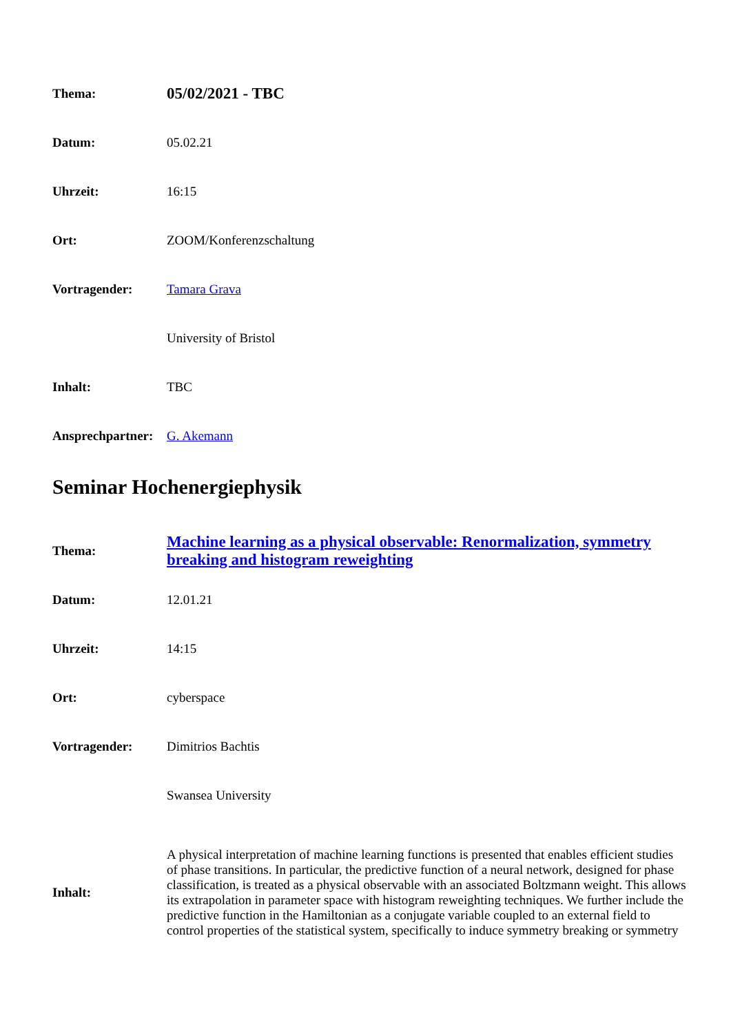| Thema: | 05/02/2021 - TBC |
| Datum: | 05.02.21 |
| Uhrzeit: | 16:15 |
| Ort: | ZOOM/Konferenzschaltung |
| Vortragender: | Tamara Grava |
| | University of Bristol |
| Inhalt: | TBC |
| Ansprechpartner: | G. Akemann |
Seminar Hochenergiephysik
| Thema: | Machine learning as a physical observable: Renormalization, symmetry breaking and histogram reweighting |
| Datum: | 12.01.21 |
| Uhrzeit: | 14:15 |
| Ort: | cyberspace |
| Vortragender: | Dimitrios Bachtis |
| | Swansea University |
| Inhalt: | A physical interpretation of machine learning functions is presented that enables efficient studies of phase transitions. In particular, the predictive function of a neural network, designed for phase classification, is treated as a physical observable with an associated Boltzmann weight. This allows its extrapolation in parameter space with histogram reweighting techniques. We further include the predictive function in the Hamiltonian as a conjugate variable coupled to an external field to control properties of the statistical system, specifically to induce symmetry breaking or symmetry |